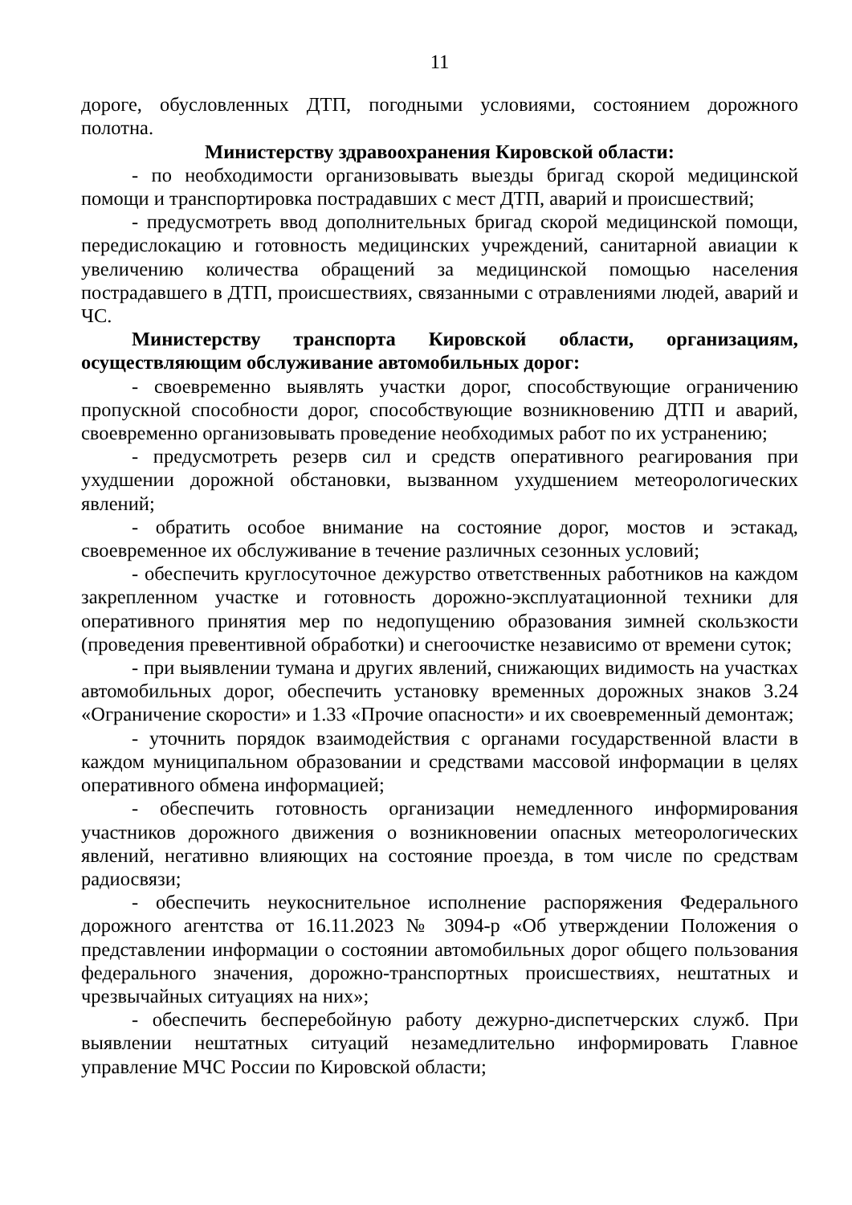11
дороге, обусловленных ДТП, погодными условиями, состоянием дорожного полотна.
Министерству здравоохранения Кировской области:
- по необходимости организовывать выезды бригад скорой медицинской помощи и транспортировка пострадавших с мест ДТП, аварий и происшествий;
- предусмотреть ввод дополнительных бригад скорой медицинской помощи, передислокацию и готовность медицинских учреждений, санитарной авиации к увеличению количества обращений за медицинской помощью населения пострадавшего в ДТП, происшествиях, связанными с отравлениями людей, аварий и ЧС.
Министерству транспорта Кировской области, организациям, осуществляющим обслуживание автомобильных дорог:
- своевременно выявлять участки дорог, способствующие ограничению пропускной способности дорог, способствующие возникновению ДТП и аварий, своевременно организовывать проведение необходимых работ по их устранению;
- предусмотреть резерв сил и средств оперативного реагирования при ухудшении дорожной обстановки, вызванном ухудшением метеорологических явлений;
- обратить особое внимание на состояние дорог, мостов и эстакад, своевременное их обслуживание в течение различных сезонных условий;
- обеспечить круглосуточное дежурство ответственных работников на каждом закрепленном участке и готовность дорожно-эксплуатационной техники для оперативного принятия мер по недопущению образования зимней скользкости (проведения превентивной обработки) и снегоочистке независимо от времени суток;
- при выявлении тумана и других явлений, снижающих видимость на участках автомобильных дорог, обеспечить установку временных дорожных знаков 3.24 «Ограничение скорости» и 1.33 «Прочие опасности» и их своевременный демонтаж;
- уточнить порядок взаимодействия с органами государственной власти в каждом муниципальном образовании и средствами массовой информации в целях оперативного обмена информацией;
- обеспечить готовность организации немедленного информирования участников дорожного движения о возникновении опасных метеорологических явлений, негативно влияющих на состояние проезда, в том числе по средствам радиосвязи;
- обеспечить неукоснительное исполнение распоряжения Федерального дорожного агентства от 16.11.2023 № 3094-р «Об утверждении Положения о представлении информации о состоянии автомобильных дорог общего пользования федерального значения, дорожно-транспортных происшествиях, нештатных и чрезвычайных ситуациях на них»;
- обеспечить бесперебойную работу дежурно-диспетчерских служб. При выявлении нештатных ситуаций незамедлительно информировать Главное управление МЧС России по Кировской области;